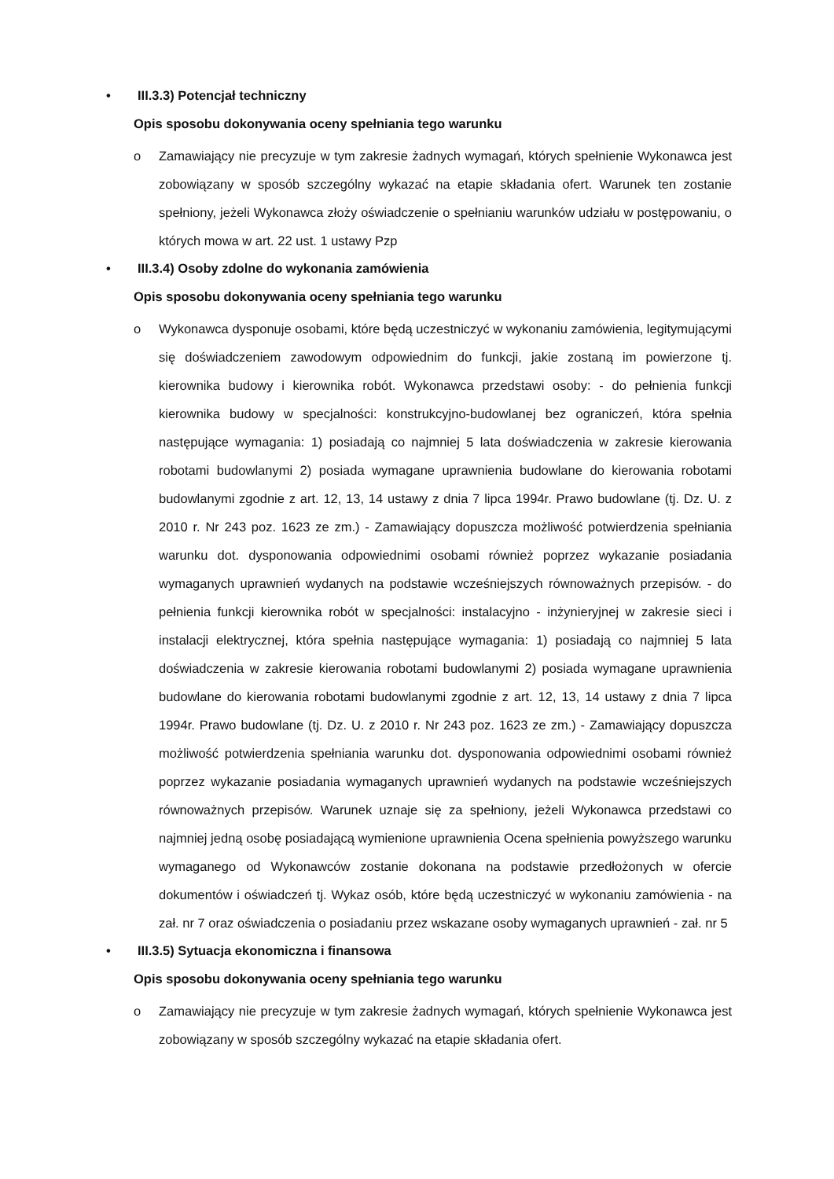• III.3.3) Potencjał techniczny
Opis sposobu dokonywania oceny spełniania tego warunku
o Zamawiający nie precyzuje w tym zakresie żadnych wymagań, których spełnienie Wykonawca jest zobowiązany w sposób szczególny wykazać na etapie składania ofert. Warunek ten zostanie spełniony, jeżeli Wykonawca złoży oświadczenie o spełnianiu warunków udziału w postępowaniu, o których mowa w art. 22 ust. 1 ustawy Pzp
• III.3.4) Osoby zdolne do wykonania zamówienia
Opis sposobu dokonywania oceny spełniania tego warunku
o Wykonawca dysponuje osobami, które będą uczestniczyć w wykonaniu zamówienia, legitymującymi się doświadczeniem zawodowym odpowiednim do funkcji, jakie zostaną im powierzone tj. kierownika budowy i kierownika robót. Wykonawca przedstawi osoby: - do pełnienia funkcji kierownika budowy w specjalności: konstrukcyjno-budowlanej bez ograniczeń, która spełnia następujące wymagania: 1) posiadają co najmniej 5 lata doświadczenia w zakresie kierowania robotami budowlanymi 2) posiada wymagane uprawnienia budowlane do kierowania robotami budowlanymi zgodnie z art. 12, 13, 14 ustawy z dnia 7 lipca 1994r. Prawo budowlane (tj. Dz. U. z 2010 r. Nr 243 poz. 1623 ze zm.) - Zamawiający dopuszcza możliwość potwierdzenia spełniania warunku dot. dysponowania odpowiednimi osobami również poprzez wykazanie posiadania wymaganych uprawnień wydanych na podstawie wcześniejszych równoważnych przepisów. - do pełnienia funkcji kierownika robót w specjalności: instalacyjno - inżynieryjnej w zakresie sieci i instalacji elektrycznej, która spełnia następujące wymagania: 1) posiadają co najmniej 5 lata doświadczenia w zakresie kierowania robotami budowlanymi 2) posiada wymagane uprawnienia budowlane do kierowania robotami budowlanymi zgodnie z art. 12, 13, 14 ustawy z dnia 7 lipca 1994r. Prawo budowlane (tj. Dz. U. z 2010 r. Nr 243 poz. 1623 ze zm.) - Zamawiający dopuszcza możliwość potwierdzenia spełniania warunku dot. dysponowania odpowiednimi osobami również poprzez wykazanie posiadania wymaganych uprawnień wydanych na podstawie wcześniejszych równoważnych przepisów. Warunek uznaje się za spełniony, jeżeli Wykonawca przedstawi co najmniej jedną osobę posiadającą wymienione uprawnienia Ocena spełnienia powyższego warunku wymaganego od Wykonawców zostanie dokonana na podstawie przedłożonych w ofercie dokumentów i oświadczeń tj. Wykaz osób, które będą uczestniczyć w wykonaniu zamówienia - na zał. nr 7 oraz oświadczenia o posiadaniu przez wskazane osoby wymaganych uprawnień - zał. nr 5
• III.3.5) Sytuacja ekonomiczna i finansowa
Opis sposobu dokonywania oceny spełniania tego warunku
o Zamawiający nie precyzuje w tym zakresie żadnych wymagań, których spełnienie Wykonawca jest zobowiązany w sposób szczególny wykazać na etapie składania ofert.